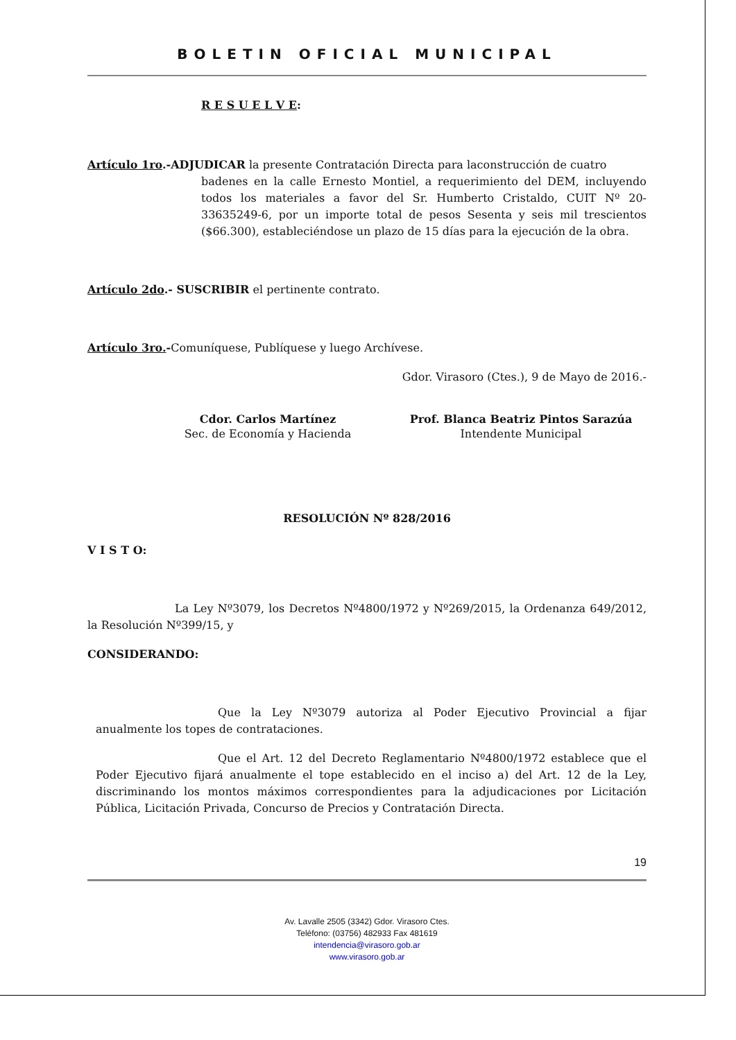BOLETIN OFICIAL MUNICIPAL
R E S U E L V E:
Artículo 1ro.-ADJUDICAR la presente Contratación Directa para laconstrucción de cuatro
badenes en la calle Ernesto Montiel, a requerimiento del DEM, incluyendo todos los materiales a favor del Sr. Humberto Cristaldo, CUIT Nº 20-33635249-6, por un importe total de pesos Sesenta y seis mil trescientos ($66.300), estableciéndose un plazo de 15 días para la ejecución de la obra.
Artículo 2do.- SUSCRIBIR el pertinente contrato.
Artículo 3ro.-Comuníquese, Publíquese y luego Archívese.
Gdor. Virasoro (Ctes.), 9 de Mayo de 2016.-
Cdor. Carlos Martínez
Sec. de Economía y Hacienda
Prof. Blanca Beatriz Pintos Sarazúa
Intendente Municipal
RESOLUCIÓN Nº 828/2016
V I S T O:
La Ley Nº3079, los Decretos Nº4800/1972 y Nº269/2015, la Ordenanza 649/2012, la Resolución Nº399/15, y
CONSIDERANDO:
Que la Ley Nº3079 autoriza al Poder Ejecutivo Provincial a fijar anualmente los topes de contrataciones.
Que el Art. 12 del Decreto Reglamentario Nº4800/1972 establece que el Poder Ejecutivo fijará anualmente el tope establecido en el inciso a) del Art. 12 de la Ley, discriminando los montos máximos correspondientes para la adjudicaciones por Licitación Pública, Licitación Privada, Concurso de Precios y Contratación Directa.
19
Av. Lavalle 2505 (3342) Gdor. Virasoro Ctes.
Teléfono: (03756) 482933 Fax 481619
intendencia@virasoro.gob.ar
www.virasoro.gob.ar